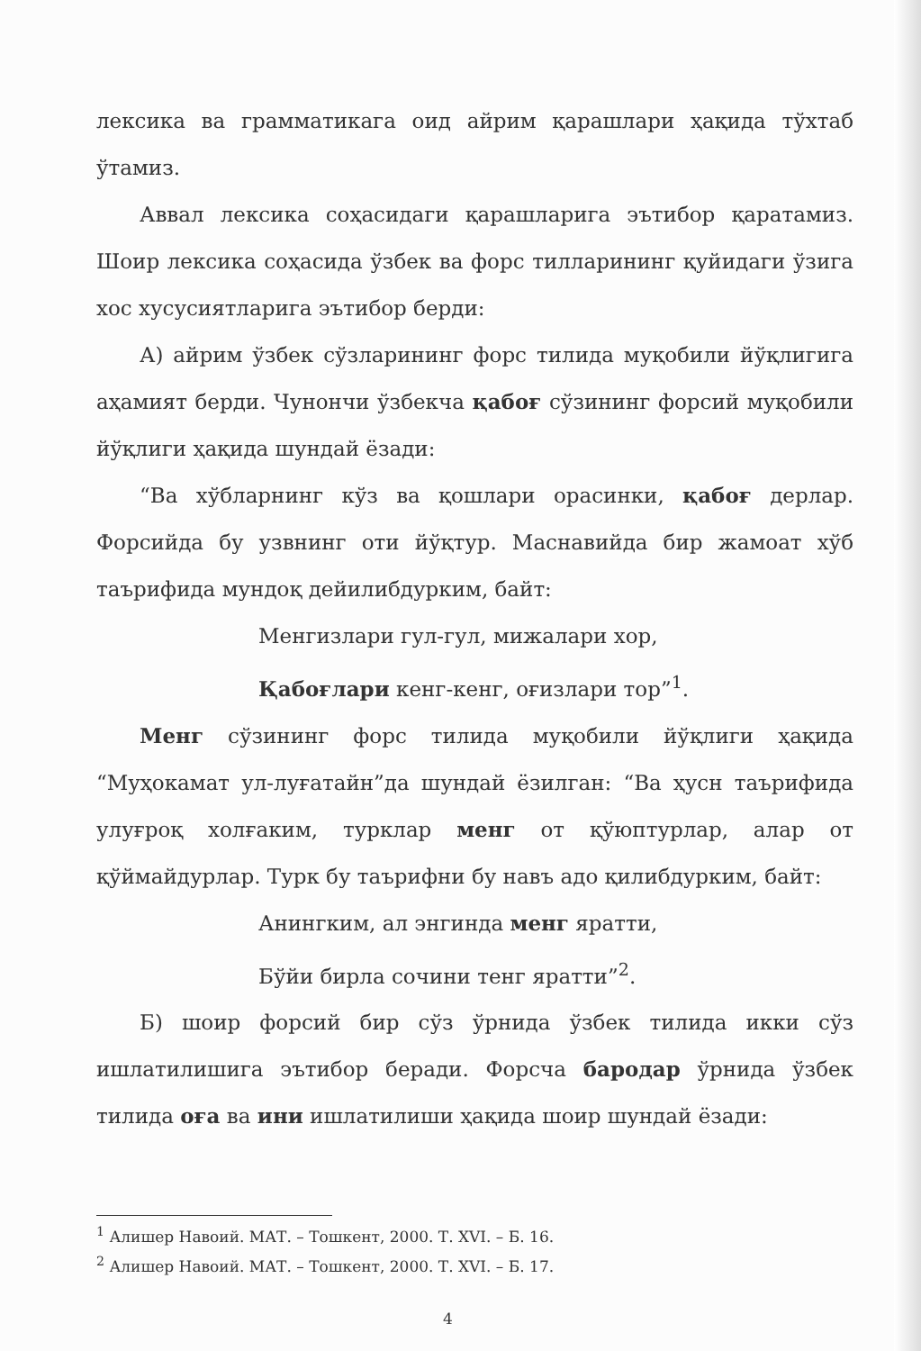лексика ва грамматикага оид айрим қарашлари ҳақида тўхтаб ўтамиз.
Аввал лексика соҳасидаги қарашларига эътибор қаратамиз. Шоир лексика соҳасида ўзбек ва форс тилларининг қуйидаги ўзига хос хусусиятларига эътибор берди:
А) айрим ўзбек сўзларининг форс тилида муқобили йўқлигига аҳамият берди. Чунончи ўзбекча қабоғ сўзининг форсий муқобили йўқлиги ҳақида шундай ёзади:
“Ва хўбларнинг кўз ва қошлари орасинки, қабоғ дерлар. Форсийда бу узвнинг оти йўқтур. Маснавийда бир жамоат хўб таърифида мундоқ дейилибдурким, байт:
Менгизлари гул-гул, мижалари хор,
Қабоғлари кенг-кенг, оғизлари тор”<sup>1</sup>.
Менг сўзининг форс тилида муқобили йўқлиги ҳақида “Муҳокамат ул-луғатайн”да шундай ёзилган: “Ва ҳусн таърифида улуғроқ холғаким, турклар менг от қўюптурлар, алар от қўймайдурлар. Турк бу таърифни бу навъ адо қилибдурким, байт:
Анингким, ал энгинда менг яратти,
Бўйи бирла сочини тенг яратти”<sup>2</sup>.
Б) шоир форсий бир сўз ўрнида ўзбек тилида икки сўз ишлатилишига эътибор беради. Форсча бародар ўрнида ўзбек тилида оға ва ини ишлатилиши ҳақида шоир шундай ёзади:
<sup>1</sup> Алишер Навоий. МАТ. – Тошкент, 2000. Т. XVI. – Б. 16.
<sup>2</sup> Алишер Навоий. МАТ. – Тошкент, 2000. Т. XVI. – Б. 17.
4